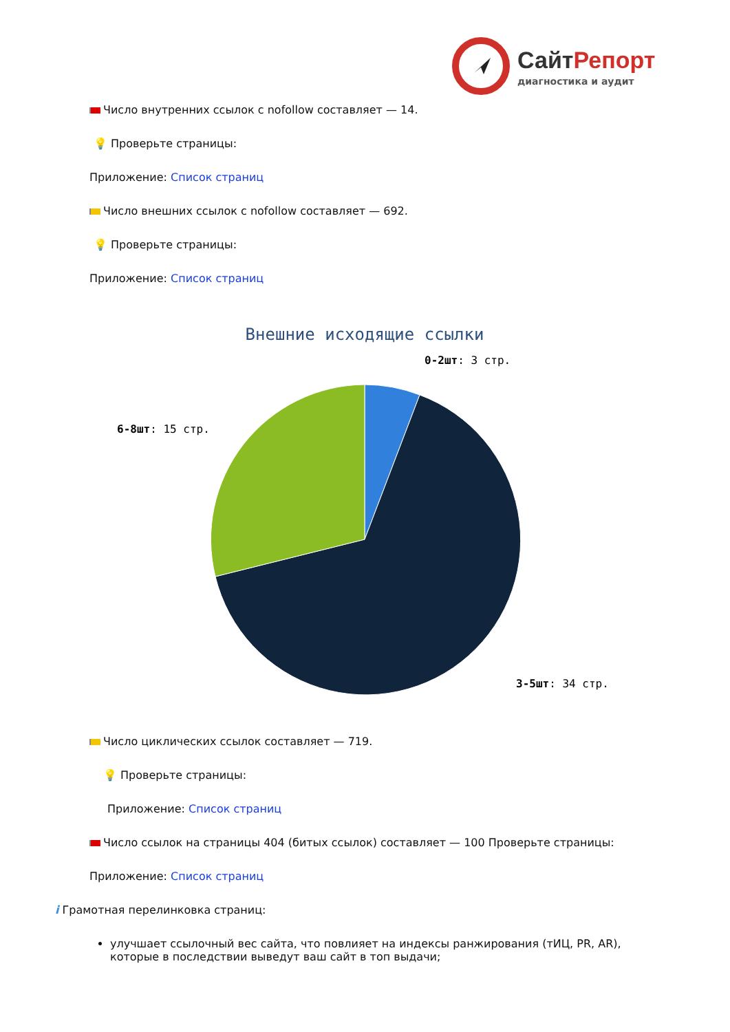СайтРепорт
диагностика и аудит
Число внутренних ссылок с nofollow составляет — 14.
💡 Проверьте страницы:
Приложение: Список страниц
Число внешних ссылок с nofollow составляет — 692.
💡 Проверьте страницы:
Приложение: Список страниц
Внешние исходящие ссылки
0-2шт: 3 стр.
6-8шт: 15 стр.
3-5шт: 34 стр.
Число циклических ссылок составляет — 719.
💡 Проверьте страницы:
Приложение: Список страниц
Число ссылок на страницы 404 (битых ссылок) составляет — 100 Проверьте страницы:
Приложение: Список страниц
i Грамотная перелинковка страниц:
улучшает ссылочный вес сайта, что повлияет на индексы ранжирования (тИЦ, PR, AR), которые в последствии выведут ваш сайт в топ выдачи;